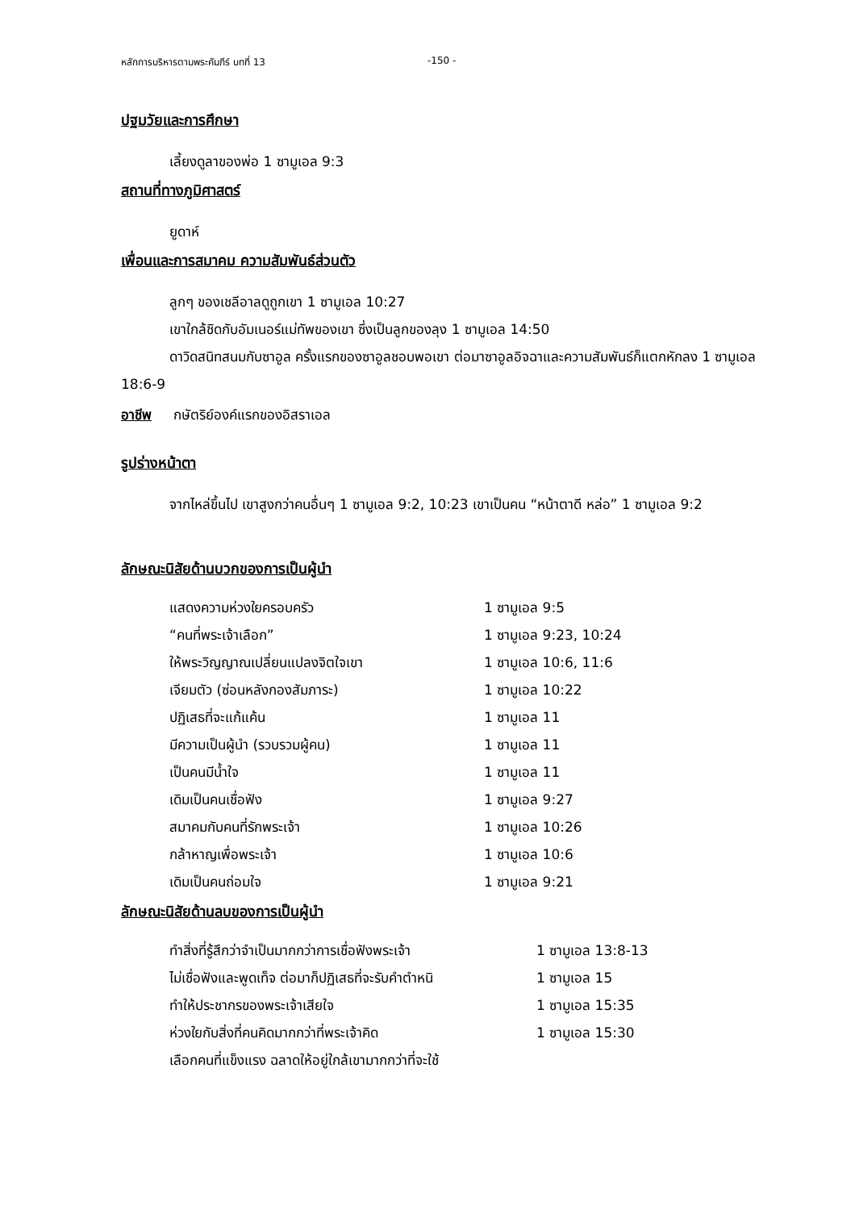หลักการบริหารตามพระคัมภีร์ บทที่ 13 -150 -
ปฐมวัยและการศึกษา
เลี้ยงดูลาของพ่อ 1 ซามูเอล 9:3
สถานที่ทางภูมิศาสตร์
ยูดาห์
เพื่อนและการสมาคม ความสัมพันธ์ส่วนตัว
ลูกๆ ของเชลีอาลดูถูกเขา 1 ซามูเอล 10:27
เขาใกล้ชิดกับอัมเนอร์แม่ทัพของเขา ซึ่งเป็นลูกของลุง 1 ซามูเอล 14:50
ดาวิดสนิทสนมกับซาอูล ครั้งแรกของซาอูลชอบพอเขา ต่อมาซาอูลอิจฉาและความสัมพันธ์ก็แตกหักลง 1 ซามูเอล 18:6-9
อาชีพ กษัตริย์องค์แรกของอิสราเอล
รูปร่างหน้าตา
จากไหล่ขึ้นไป เขาสูงกว่าคนอื่นๆ 1 ซามูเอล 9:2, 10:23 เขาเป็นคน “หน้าตาดี หล่อ” 1 ซามูเอล 9:2
ลักษณะนิสัยด้านบวกของการเป็นผู้นำ
| แสดงความห่วงใยครอบครัว | 1 ซามูเอล 9:5 |
| “คนที่พระเจ้าเลือก” | 1 ซามูเอล 9:23, 10:24 |
| ให้พระวิญญาณเปลี่ยนแปลงจิตใจเขา | 1 ซามูเอล 10:6, 11:6 |
| เจียมตัว (ซ่อนหลังกองสัมภาระ) | 1 ซามูเอล 10:22 |
| ปฏิเสธที่จะแก้แค้น | 1 ซามูเอล 11 |
| มีความเป็นผู้นำ (รวบรวมผู้คน) | 1 ซามูเอล 11 |
| เป็นคนมีน้ำใจ | 1 ซามูเอล 11 |
| เดิมเป็นคนเชื่อฟัง | 1 ซามูเอล 9:27 |
| สมาคมกับคนที่รักพระเจ้า | 1 ซามูเอล 10:26 |
| กล้าหาญเพื่อพระเจ้า | 1 ซามูเอล 10:6 |
| เดิมเป็นคนถ่อมใจ | 1 ซามูเอล 9:21 |
ลักษณะนิสัยด้านลบของการเป็นผู้นำ
| ทำสิ่งที่รู้สึกว่าจำเป็นมากกว่าการเชื่อฟังพระเจ้า | 1 ซามูเอล 13:8-13 |
| ไม่เชื่อฟังและพูดเท็จ ต่อมาก็ปฏิเสธที่จะรับคำตำหนิ | 1 ซามูเอล 15 |
| ทำให้ประชากรของพระเจ้าเสียใจ | 1 ซามูเอล 15:35 |
| ห่วงใยกับสิ่งที่คนคิดมากกว่าที่พระเจ้าคิด | 1 ซามูเอล 15:30 |
| เลือกคนที่แข็งแรง ฉลาดให้อยู่ใกล้เขามากกว่าที่จะใช้ | |